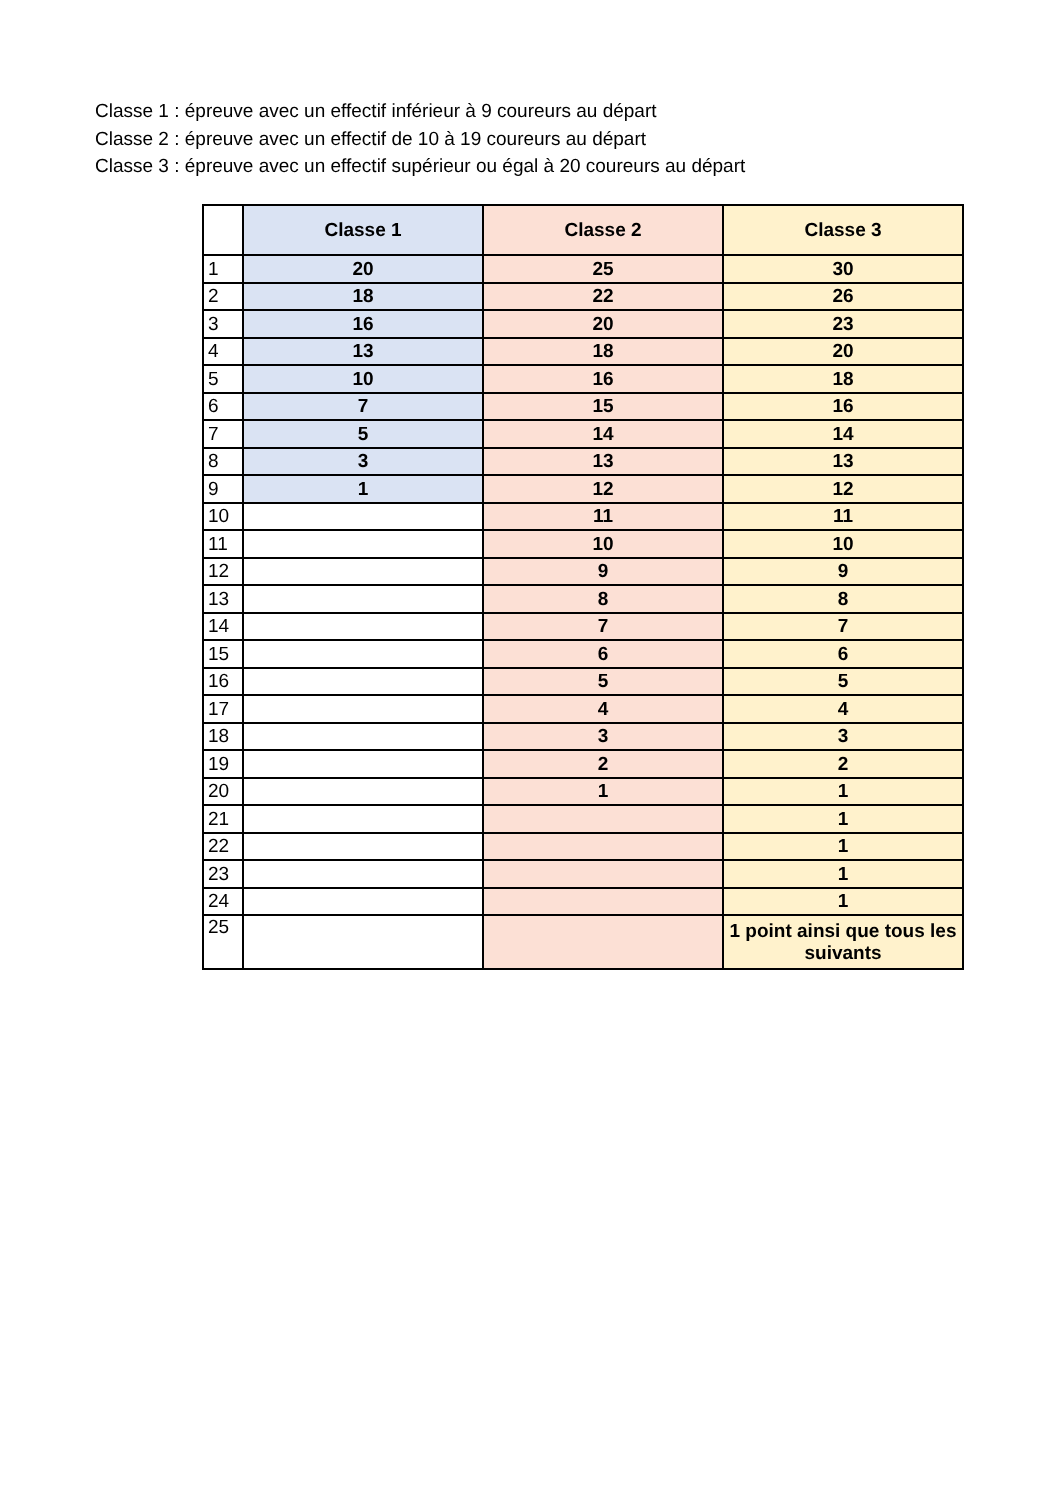Classe 1 : épreuve avec un effectif inférieur à 9 coureurs au départ
Classe 2 : épreuve avec un effectif de 10 à 19 coureurs au départ
Classe 3 : épreuve avec un effectif supérieur ou égal à 20 coureurs au départ
| | Classe 1 | Classe 2 | Classe 3 |
| --- | --- | --- | --- |
| 1 | 20 | 25 | 30 |
| 2 | 18 | 22 | 26 |
| 3 | 16 | 20 | 23 |
| 4 | 13 | 18 | 20 |
| 5 | 10 | 16 | 18 |
| 6 | 7 | 15 | 16 |
| 7 | 5 | 14 | 14 |
| 8 | 3 | 13 | 13 |
| 9 | 1 | 12 | 12 |
| 10 | | 11 | 11 |
| 11 | | 10 | 10 |
| 12 | | 9 | 9 |
| 13 | | 8 | 8 |
| 14 | | 7 | 7 |
| 15 | | 6 | 6 |
| 16 | | 5 | 5 |
| 17 | | 4 | 4 |
| 18 | | 3 | 3 |
| 19 | | 2 | 2 |
| 20 | | 1 | 1 |
| 21 | | | 1 |
| 22 | | | 1 |
| 23 | | | 1 |
| 24 | | | 1 |
| 25 | | | 1 point ainsi que tous les suivants |